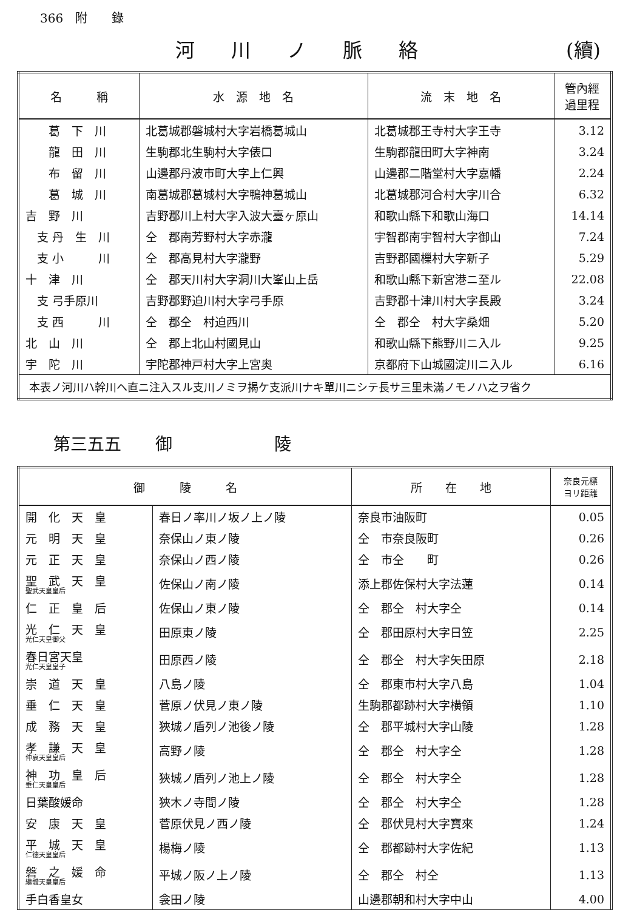366　附　　錄
河川ノ脈絡 (續)
| 名 稱 | 水 源 地 名 | 流 末 地 名 | 管內經 過里程 |
| --- | --- | --- | --- |
| 葛 下 川 | 北葛城郡磐城村大字岩橋葛城山 | 北葛城郡王寺村大字王寺 | 3.12 |
| 龍 田 川 | 生駒郡北生駒村大字俵口 | 生駒郡龍田町大字神南 | 3.24 |
| 布 留 川 | 山邊郡丹波市町大字上仁興 | 山邊郡二階堂村大字嘉幡 | 2.24 |
| 葛 城 川 | 南葛城郡葛城村大字鴨神葛城山 | 北葛城郡河合村大字川合 | 6.32 |
| 吉 野 川 | 吉野郡川上村大字入波大臺ヶ原山 | 和歌山縣下和歌山海口 | 14.14 |
| 支 丹 生 川 | 仝 郡南芳野村大字赤瀧 | 宇智郡南宇智村大字御山 | 7.24 |
| 支 小 川 | 仝 郡高見村大字瀧野 | 吉野郡國樔村大字新子 | 5.29 |
| 十 津 川 | 仝 郡天川村大字洞川大峯山上岳 | 和歌山縣下新宮港ニ至ル | 22.08 |
| 支 弓手原川 | 吉野郡野迫川村大字弓手原 | 吉野郡十津川村大字長殿 | 3.24 |
| 支 西 川 | 仝 郡仝 村迫西川 | 仝 郡仝 村大字桑畑 | 5.20 |
| 北 山 川 | 仝 郡上北山村國見山 | 和歌山縣下熊野川ニ入ル | 9.25 |
| 宇 陀 川 | 宇陀郡神戸村大字上宮奥 | 京都府下山城國淀川ニ入ル | 6.16 |
| 本表ノ河川ハ幹川ヘ直ニ注入スル支川ノミヲ揭ケ支派川ナキ單川ニシテ長サ三里未滿ノモノハ之ヲ省ク | | | |
第三五五　　御　　　　　　陵
| 御 陵 名 | | 所 在 地 | 奈良元標 ヨリ距離 |
| --- | --- | --- | --- |
| 開 化 天 皇 | 春日ノ率川ノ坂ノ上ノ陵 | 奈良市油阪町 | 0.05 |
| 元 明 天 皇 | 奈保山ノ東ノ陵 | 仝 市奈良阪町 | 0.26 |
| 元 正 天 皇 | 奈保山ノ西ノ陵 | 仝 市仝 町 | 0.26 |
| 聖 武 天 皇 聖武天皇皇后 | 佐保山ノ南ノ陵 | 添上郡佐保村大字法蓮 | 0.14 |
| 仁 正 皇 后 | 佐保山ノ東ノ陵 | 仝 郡仝 村大字仝 | 0.14 |
| 光 仁 天 皇 光仁天皇御父 | 田原東ノ陵 | 仝 郡田原村大字日笠 | 2.25 |
| 春日宮天皇 光仁天皇皇子 | 田原西ノ陵 | 仝 郡仝 村大字矢田原 | 2.18 |
| 崇 道 天 皇 | 八島ノ陵 | 仝 郡東市村大字八島 | 1.04 |
| 垂 仁 天 皇 | 菅原ノ伏見ノ東ノ陵 | 生駒郡都跡村大字横領 | 1.10 |
| 成 務 天 皇 | 狹城ノ盾列ノ池後ノ陵 | 仝 郡平城村大字山陵 | 1.28 |
| 孝 謙 天 皇 仲哀天皇皇后 | 高野ノ陵 | 仝 郡仝 村大字仝 | 1.28 |
| 神 功 皇 后 垂仁天皇皇后 | 狹城ノ盾列ノ池上ノ陵 | 仝 郡仝 村大字仝 | 1.28 |
| 日葉酸媛命 | 狹木ノ寺間ノ陵 | 仝 郡仝 村大字仝 | 1.28 |
| 安 康 天 皇 | 菅原伏見ノ西ノ陵 | 仝 郡伏見村大字寶來 | 1.24 |
| 平 城 天 皇 仁德天皇皇后 | 楊梅ノ陵 | 仝 郡都跡村大字佐紀 | 1.13 |
| 磐 之 媛 命 繼體天皇皇后 | 平城ノ阪ノ上ノ陵 | 仝 郡仝 村仝 | 1.13 |
| 手白香皇女 | 衾田ノ陵 | 山邊郡朝和村大字中山 | 4.00 |